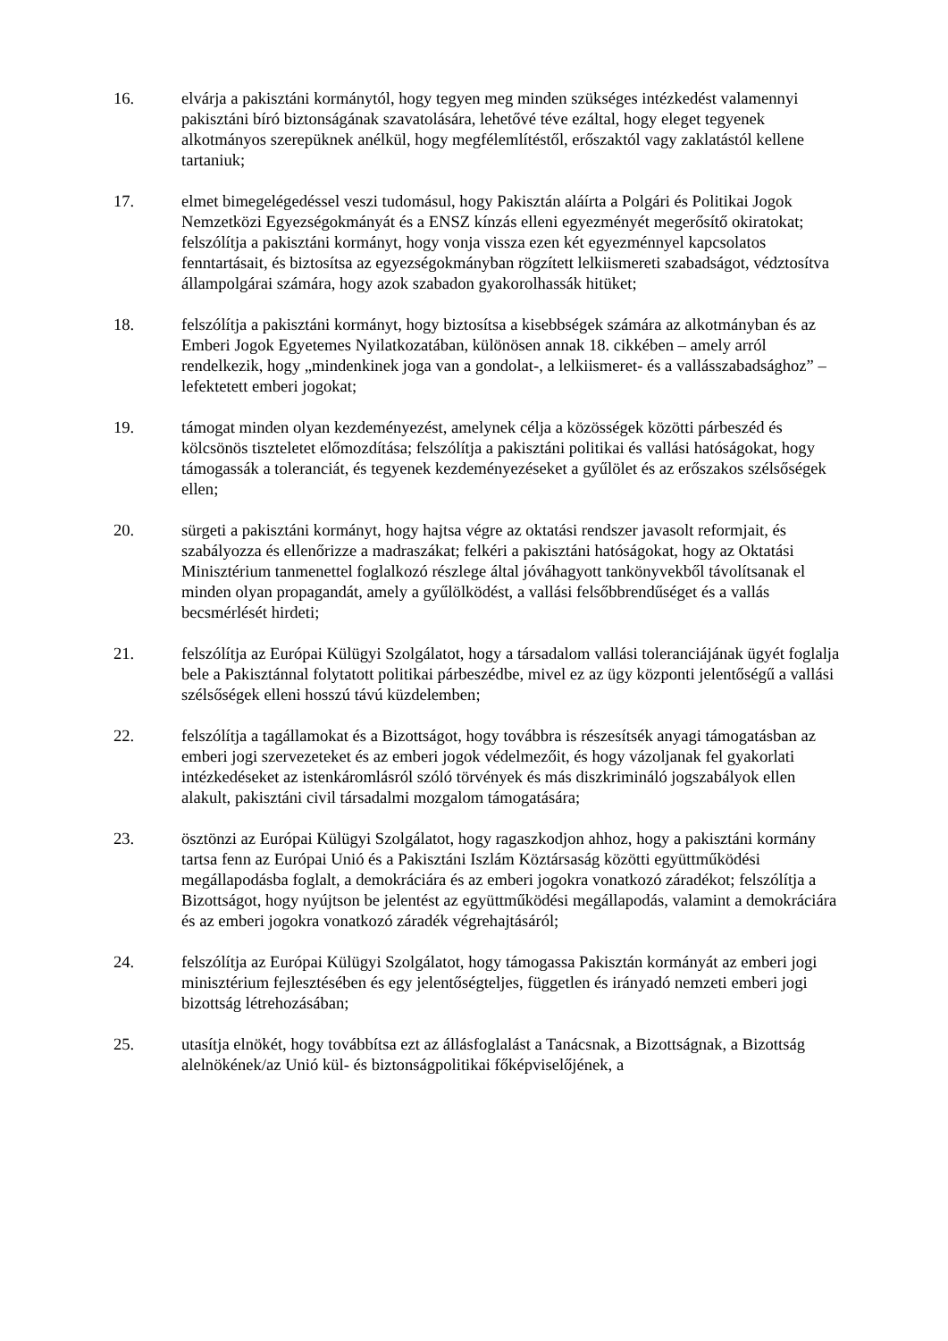16. elvárja a pakisztáni kormánytól, hogy tegyen meg minden szükséges intézkedést valamennyi pakisztáni bíró biztonságának szavatolására, lehetővé téve ezáltal, hogy eleget tegyenek alkotmányos szerepüknek anélkül, hogy megfélemlítéstől, erőszaktól vagy zaklatástól kellene tartaniuk;
17. elmet bimegelégedéssel veszi tudomásul, hogy Pakisztán aláírta a Polgári és Politikai Jogok Nemzetközi Egyezségokmányát és a ENSZ kínzás elleni egyezményét megerősítő okiratokat; felszólítja a pakisztáni kormányt, hogy vonja vissza ezen két egyezménnyel kapcsolatos fenntartásait, és biztosítsa az egyezségokmányban rögzített lelkiismereti szabadságot, védztosítva állampolgárai számára, hogy azok szabadon gyakorolhassák hitüket;
18. felszólítja a pakisztáni kormányt, hogy biztosítsa a kisebbségek számára az alkotmányban és az Emberi Jogok Egyetemes Nyilatkozatában, különösen annak 18. cikkében – amely arról rendelkezik, hogy „mindenkinek joga van a gondolat-, a lelkiismeret- és a vallásszabadsághoz” – lefektetett emberi jogokat;
19. támogat minden olyan kezdeményezést, amelynek célja a közösségek közötti párbeszéd és kölcsönös tiszteletet előmozdítása; felszólítja a pakisztáni politikai és vallási hatóságokat, hogy támogassák a toleranciát, és tegyenek kezdeményezéseket a gyűlölet és az erőszakos szélsőségek ellen;
20. sürgeti a pakisztáni kormányt, hogy hajtsa végre az oktatási rendszer javasolt reformjait, és szabályozza és ellenőrizze a madraszákat; felkéri a pakisztáni hatóságokat, hogy az Oktatási Minisztérium tanmenettel foglalkozó részlege által jóváhagyott tankönyvekből távolítsanak el minden olyan propagandát, amely a gyűlölködést, a vallási felsőbbrendűséget és a vallás becsmérlését hirdeti;
21. felszólítja az Európai Külügyi Szolgálatot, hogy a társadalom vallási toleranciájának ügyét foglalja bele a Pakisztánnal folytatott politikai párbeszédbe, mivel ez az ügy központi jelentőségű a vallási szélsőségek elleni hosszú távú küzdelemben;
22. felszólítja a tagállamokat és a Bizottságot, hogy továbbra is részesítsék anyagi támogatásban az emberi jogi szervezeteket és az emberi jogok védelmezőit, és hogy vázoljanak fel gyakorlati intézkedéseket az istenkáromlásról szóló törvények és más diszkrimináló jogszabályok ellen alakult, pakisztáni civil társadalmi mozgalom támogatására;
23. ösztönzi az Európai Külügyi Szolgálatot, hogy ragaszkodjon ahhoz, hogy a pakisztáni kormány tartsa fenn az Európai Unió és a Pakisztáni Iszlám Köztársaság közötti együttműködési megállapodásba foglalt, a demokráciára és az emberi jogokra vonatkozó záradékot; felszólítja a Bizottságot, hogy nyújtson be jelentést az együttműködési megállapodás, valamint a demokráciára és az emberi jogokra vonatkozó záradék végrehajtásáról;
24. felszólítja az Európai Külügyi Szolgálatot, hogy támogassa Pakisztán kormányát az emberi jogi minisztérium fejlesztésében és egy jelentőségteljes, független és irányadó nemzeti emberi jogi bizottság létrehozásában;
25. utasítja elnökét, hogy továbbítsa ezt az állásfoglalást a Tanácsnak, a Bizottságnak, a Bizottság alelnökének/az Unió kül- és biztonságpolitikai főképviselőjének, a